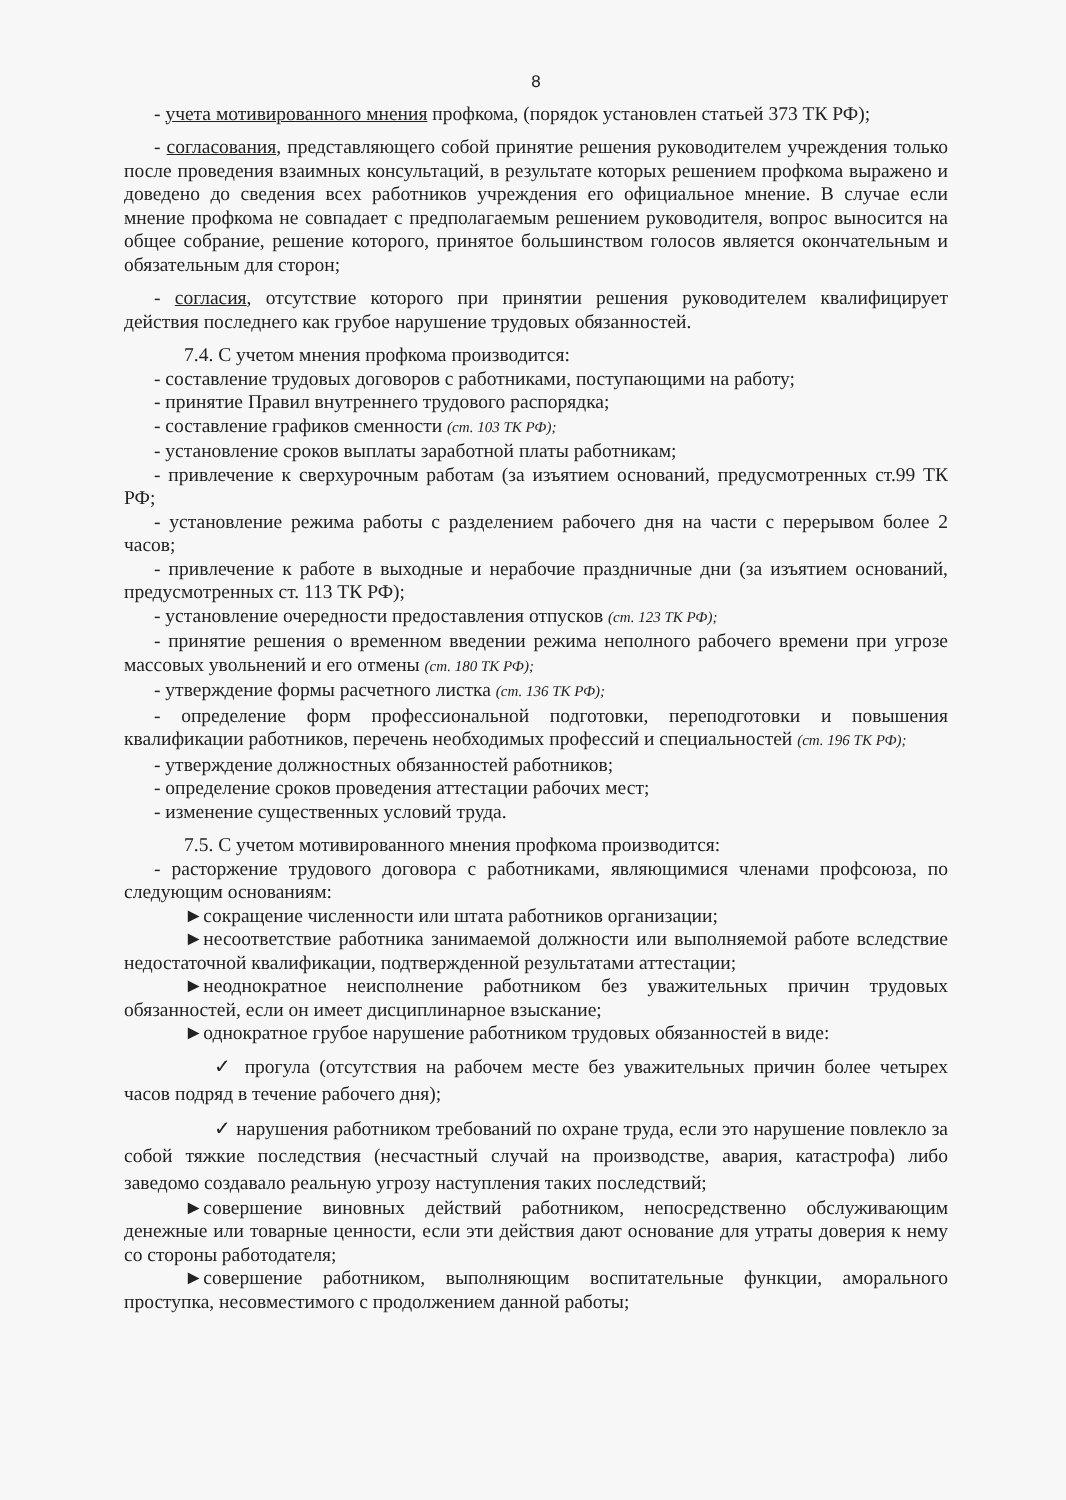8
- учета мотивированного мнения профкома, (порядок установлен статьей 373 ТК РФ);
- согласования, представляющего собой принятие решения руководителем учреждения только после проведения взаимных консультаций, в результате которых решением профкома выражено и доведено до сведения всех работников учреждения его официальное мнение. В случае если мнение профкома не совпадает с предполагаемым решением руководителя, вопрос выносится на общее собрание, решение которого, принятое большинством голосов является окончательным и обязательным для сторон;
- согласия, отсутствие которого при принятии решения руководителем квалифицирует действия последнего как грубое нарушение трудовых обязанностей.
7.4. С учетом мнения профкома производится:
- составление трудовых договоров с работниками, поступающими на работу;
- принятие Правил внутреннего трудового распорядка;
- составление графиков сменности (ст. 103 ТК РФ);
- установление сроков выплаты заработной платы работникам;
- привлечение к сверхурочным работам (за изъятием оснований, предусмотренных ст.99 ТК РФ;
- установление режима работы с разделением рабочего дня на части с перерывом более 2 часов;
- привлечение к работе в выходные и нерабочие праздничные дни (за изъятием оснований, предусмотренных ст. 113 ТК РФ);
- установление очередности предоставления отпусков (ст. 123 ТК РФ);
- принятие решения о временном введении режима неполного рабочего времени при угрозе массовых увольнений и его отмены (ст. 180 ТК РФ);
- утверждение формы расчетного листка (ст. 136 ТК РФ);
- определение форм профессиональной подготовки, переподготовки и повышения квалификации работников, перечень необходимых профессий и специальностей (ст. 196 ТК РФ);
- утверждение должностных обязанностей работников;
- определение сроков проведения аттестации рабочих мест;
- изменение существенных условий труда.
7.5. С учетом мотивированного мнения профкома производится:
- расторжение трудового договора с работниками, являющимися членами профсоюза, по следующим основаниям:
►сокращение численности или штата работников организации;
►несоответствие работника занимаемой должности или выполняемой работе вследствие недостаточной квалификации, подтвержденной результатами аттестации;
►неоднократное неисполнение работником без уважительных причин трудовых обязанностей, если он имеет дисциплинарное взыскание;
►однократное грубое нарушение работником трудовых обязанностей в виде:
✓ прогула (отсутствия на рабочем месте без уважительных причин более четырех часов подряд в течение рабочего дня);
✓ нарушения работником требований по охране труда, если это нарушение повлекло за собой тяжкие последствия (несчастный случай на производстве, авария, катастрофа) либо заведомо создавало реальную угрозу наступления таких последствий;
►совершение виновных действий работником, непосредственно обслуживающим денежные или товарные ценности, если эти действия дают основание для утраты доверия к нему со стороны работодателя;
►совершение работником, выполняющим воспитательные функции, аморального проступка, несовместимого с продолжением данной работы;